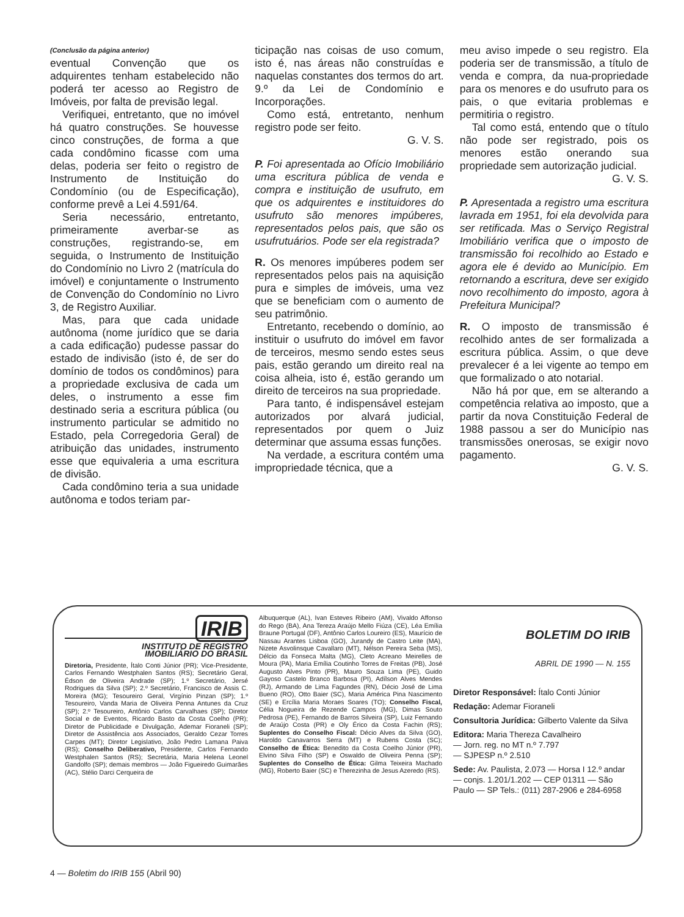(Conclusão da página anterior)
eventual Convenção que os adquirentes tenham estabelecido não poderá ter acesso ao Registro de Imóveis, por falta de previsão legal.
Verifiquei, entretanto, que no imóvel há quatro construções. Se houvesse cinco construções, de forma a que cada condômino ficasse com uma delas, poderia ser feito o registro de Instrumento de Instituição do Condomínio (ou de Especificação), conforme prevê a Lei 4.591/64.
Seria necessário, entretanto, primeiramente averbar-se as construções, registrando-se, em seguida, o Instrumento de Instituição do Condomínio no Livro 2 (matrícula do imóvel) e conjuntamente o Instrumento de Convenção do Condomínio no Livro 3, de Registro Auxiliar.
Mas, para que cada unidade autônoma (nome jurídico que se daria a cada edificação) pudesse passar do estado de indivisão (isto é, de ser do domínio de todos os condôminos) para a propriedade exclusiva de cada um deles, o instrumento a esse fim destinado seria a escritura pública (ou instrumento particular se admitido no Estado, pela Corregedoria Geral) de atribuição das unidades, instrumento esse que equivaleria a uma escritura de divisão.
Cada condômino teria a sua unidade autônoma e todos teriam par-
ticipação nas coisas de uso comum, isto é, nas áreas não construídas e naquelas constantes dos termos do art. 9.º da Lei de Condomínio e Incorporações.
Como está, entretanto, nenhum registro pode ser feito.
G. V. S.
P. Foi apresentada ao Ofício Imobiliário uma escritura pública de venda e compra e instituição de usufruto, em que os adquirentes e instituidores do usufruto são menores impúberes, representados pelos pais, que são os usufrutuários. Pode ser ela registrada?
R. Os menores impúberes podem ser representados pelos pais na aquisição pura e simples de imóveis, uma vez que se beneficiam com o aumento de seu patrimônio.
Entretanto, recebendo o domínio, ao instituir o usufruto do imóvel em favor de terceiros, mesmo sendo estes seus pais, estão gerando um direito real na coisa alheia, isto é, estão gerando um direito de terceiros na sua propriedade.
Para tanto, é indispensável estejam autorizados por alvará judicial, representados por quem o Juiz determinar que assuma essas funções.
Na verdade, a escritura contém uma impropriedade técnica, que a
meu aviso impede o seu registro. Ela poderia ser de transmissão, a título de venda e compra, da nua-propriedade para os menores e do usufruto para os pais, o que evitaria problemas e permitiria o registro.
Tal como está, entendo que o título não pode ser registrado, pois os menores estão onerando sua propriedade sem autorização judicial.
G. V. S.
P. Apresentada a registro uma escritura lavrada em 1951, foi ela devolvida para ser retificada. Mas o Serviço Registral Imobiliário verifica que o imposto de transmissão foi recolhido ao Estado e agora ele é devido ao Município. Em retornando a escritura, deve ser exigido novo recolhimento do imposto, agora à Prefeitura Municipal?
R. O imposto de transmissão é recolhido antes de ser formalizada a escritura pública. Assim, o que deve prevalecer é a lei vigente ao tempo em que formalizado o ato notarial.
Não há por que, em se alterando a competência relativa ao imposto, que a partir da nova Constituição Federal de 1988 passou a ser do Município nas transmissões onerosas, se exigir novo pagamento.
G. V. S.
IRIB
INSTITUTO DE REGISTRO
IMOBILIÁRIO DO BRASIL
Diretoria, Presidente, Ítalo Conti Júnior (PR); Vice-Presidente, Carlos Fernando Westphalen Santos (RS); Secretário Geral, Édson de Oliveira Andrade (SP); 1.º Secretário, Jersé Rodrigues da Silva (SP); 2.º Secretário, Francisco de Assis C. Moreira (MG); Tesoureiro Geral, Virgínio Pinzan (SP); 1.º Tesoureiro, Vanda Maria de Oliveira Penna Antunes da Cruz (SP); 2.º Tesoureiro, Antônio Carlos Carvalhaes (SP); Diretor Social e de Eventos, Ricardo Basto da Costa Coelho (PR); Diretor de Publicidade e Divulgação, Ademar Fioraneli (SP); Diretor de Assistência aos Associados, Geraldo Cezar Torres Carpes (MT); Diretor Legislativo, João Pedro Lamana Paiva (RS); Conselho Deliberativo, Presidente, Carlos Fernando Westphalen Santos (RS); Secretária, Maria Helena Leonel Gandolfo (SP); demais membros — João Figueiredo Guimarães (AC), Stélio Darci Cerqueira de
Albuquerque (AL), Ivan Esteves Ribeiro (AM), Vivaldo Affonso do Rego (BA), Ana Tereza Araújo Mello Fiúza (CE), Léa Emília Braune Portugal (DF), Antônio Carlos Loureiro (ES), Maurício de Nassau Arantes Lisboa (GO), Jurandy de Castro Leite (MA), Nizete Asvolinsque Cavallaro (MT), Nélson Pereira Seba (MS), Délcio da Fonseca Malta (MG), Cleto Acreano Meirelles de Moura (PA), Maria Emília Coutinho Torres de Freitas (PB), José Augusto Alves Pinto (PR), Mauro Souza Lima (PE), Guido Gayoso Castelo Branco Barbosa (PI), Adílson Alves Mendes (RJ), Armando de Lima Fagundes (RN), Décio José de Lima Bueno (RO), Otto Baier (SC), Maria América Pina Nascimento (SE) e Ercília Maria Moraes Soares (TO); Conselho Fiscal, Célia Nogueira de Rezende Campos (MG), Dimas Souto Pedrosa (PE), Fernando de Barros Silveira (SP), Luiz Fernando de Araújo Costa (PR) e Oly Érico da Costa Fachin (RS); Suplentes do Conselho Fiscal: Décio Alves da Silva (GO), Haroldo Canavarros Serra (MT) e Rubens Costa (SC); Conselho de Ética: Benedito da Costa Coelho Júnior (PR), Elvino Silva Filho (SP) e Oswaldo de Oliveira Penna (SP); Suplentes do Conselho de Ética: Gilma Teixeira Machado (MG), Roberto Baier (SC) e Therezinha de Jesus Azeredo (RS).
BOLETIM DO IRIB
ABRIL DE 1990 — N. 155
Diretor Responsável: Ítalo Conti Júnior
Redação: Ademar Fioraneli
Consultoria Jurídica: Gilberto Valente da Silva
Editora: Maria Thereza Cavalheiro
— Jorn. reg. no MT n.º 7.797
— SJPESP n.º 2.510
Sede: Av. Paulista, 2.073 — Horsa I 12.º andar — conjs. 1.201/1.202 — CEP 01311 — São Paulo — SP Tels.: (011) 287-2906 e 284-6958
4 — Boletim do IRIB 155 (Abril 90)